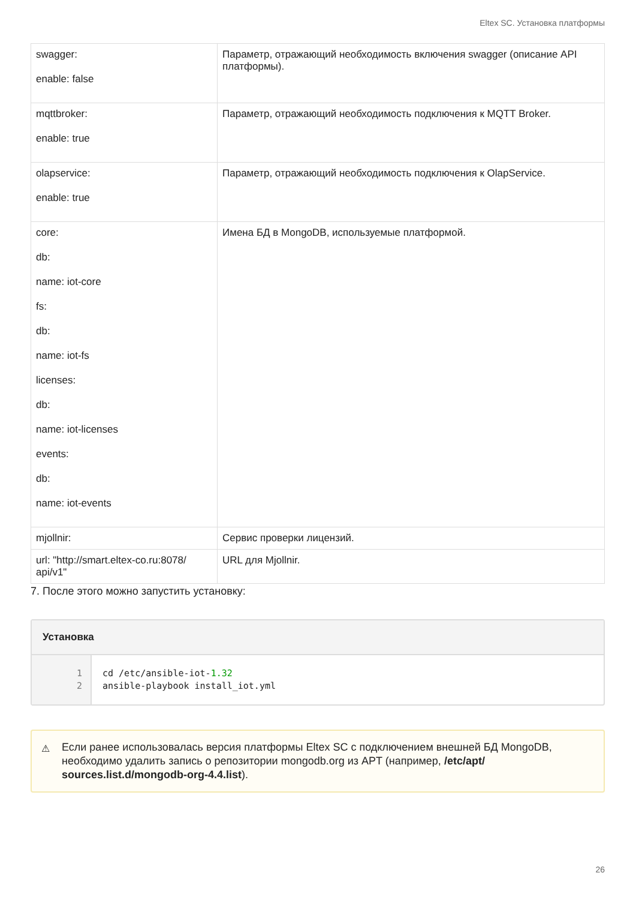Eltex SC. Установка платформы
| swagger: enable: false | Параметр, отражающий необходимость включения swagger (описание API платформы). |
| mqttbroker: enable: true | Параметр, отражающий необходимость подключения к MQTT Broker. |
| olapservice: enable: true | Параметр, отражающий необходимость подключения к OlapService. |
| core: db: name: iot-core fs: db: name: iot-fs licenses: db: name: iot-licenses events: db: name: iot-events | Имена БД в MongoDB, используемые платформой. |
| mjollnir: | Сервис проверки лицензий. |
| url: "http://smart.eltex-co.ru:8078/ api/v1" | URL для Mjollnir. |
7. После этого можно запустить установку:
Установка
1
2
cd /etc/ansible-iot-1.32
ansible-playbook install_iot.yml
⚠ Если ранее использовалась версия платформы Eltex SC с подключением внешней БД MongoDB, необходимо удалить запись о репозитории mongodb.org из APT (например, /etc/apt/ sources.list.d/mongodb-org-4.4.list).
26